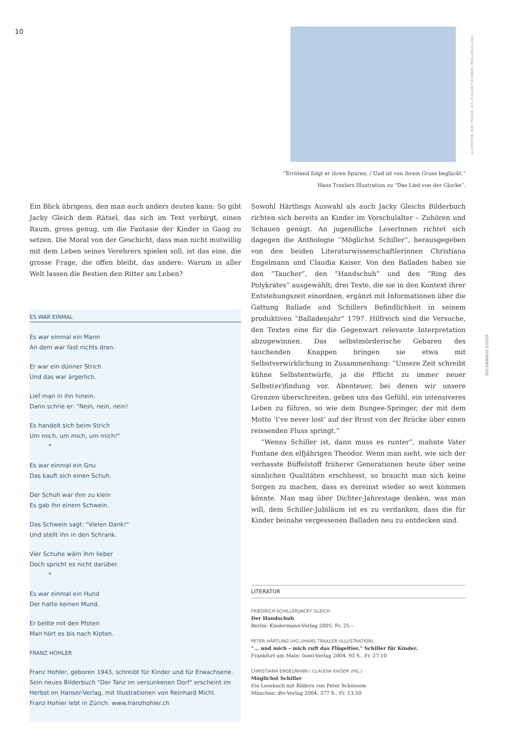10
ILLUSTRATION: HANS TRAXLER. AUS: SCHILLER FÜR KINDER. INSEL-VERLAG 2004.
“Errötend folgt er ihren Spuren, / Und ist von ihrem Gruss beglückt.”
Hans Traxlers Illustration zu “Das Lied von der Glocke”.
Ein Blick übrigens, den man auch anders deuten kann: So gibt Jacky Gleich dem Rätsel, das sich im Text verbirgt, einen Raum, gross genug, um die Fantasie der Kinder in Gang zu setzen. Die Moral von der Geschicht, dass man nicht mutwillig mit dem Leben seines Verehrers spielen soll, ist das eine, die grosse Frage, die offen bleibt, das andere: Warum in aller Welt lassen die Bestien den Ritter am Leben?
ES WAR EINMAL
Es war einmal ein Mann
An dem war fast nichts dran.
Er war ein dünner Strich
Und das war ärgerlich.
Lief man in ihn hinein.
Dann schrie er: "Nein, nein, nein!
Es handelt sich beim Strich
Um mich, um mich, um mich!"
*
Es war einmal ein Gnu
Das kauft sich einen Schuh.
Der Schuh war ihm zu klein
Es gab ihn einem Schwein.
Das Schwein sagt: "Vielen Dank!"
Und stellt ihn in den Schrank.
Vier Schuhe wärn ihm lieber
Doch spricht es nicht darüber.
*
Es war einmal ein Hund
Der hatte keinen Mund.
Er bellte mit den Pfoten
Man hört es bis nach Kloten.
FRANZ HOHLER
Franz Hohler, geboren 1943, schreibt für Kinder und für Erwachsene. Sein neues Bilderbuch "Der Tanz im versunkenen Dorf" erscheint im Herbst im Hanser-Verlag, mit Illustrationen von Reinhard Michl.
Franz Hohler lebt in Zürich. www.franzhohler.ch
Sowohl Härtlings Auswahl als auch Jacky Gleichs Bilderbuch richten sich bereits an Kinder im Vorschulalter – Zuhören und Schauen genügt. An jugendliche LeserInnen richtet sich dagegen die Anthologie “Möglichst Schiller”, herausgegeben von den beiden Literaturwissenschaftlerinnen Christiana Engelmann und Claudia Kaiser. Von den Balladen haben sie den “Taucher”, den “Handschuh” und den “Ring des Polykrates” ausgewählt; drei Texte, die sie in den Kontext ihrer Entstehungszeit einordnen, ergänzt mit Informationen über die Gattung Ballade und Schillers Befindlichkeit in seinem produktiven “Balladenjahr” 1797. Hilfreich sind die Versuche, den Texten eine für die Gegenwart relevante Interpretation abzugewinnen. Das selbstmörderische Gebaren des tauchenden Knappen bringen sie etwa mit Selbstverwirklichung in Zusammenhang: “Unsere Zeit schreibt kühne Selbstentwürfe, ja die Pflicht zu immer neuer Selbst(er)findung vor. Abenteuer, bei denen wir unsere Grenzen überschreiten, geben uns das Gefühl, ein intensiveres Leben zu führen, so wie dem Bungee-Springer, der mit dem Motto ‘I’ve never lost’ auf der Brust von der Brücke über einen reissenden Fluss springt.”
“Wenns Schiller ist, dann muss es runter”, mahnte Vater Fontane den elfjährigen Theodor. Wenn man sieht, wie sich der verhasste Büffelstoff früherer Generationen heute über seine sinnlichen Qualitäten erschliesst, so braucht man sich keine Sorgen zu machen, dass es dereinst wieder so weit kommen könnte. Man mag über Dichter-Jahrestage denken, was man will, dem Schiller-Jubiläum ist es zu verdanken, dass die für Kinder beinahe vergessenen Balladen neu zu entdecken sind.
LITERATUR
FRIEDRICH SCHILLER/JACKY GLEICH
Der Handschuh
Berlin: Kindermann-Verlag 2005. Fr. 25.–
PETER HÄRTLING (HG.)/HANS TRAXLER (ILLUSTRATION)
“... und mich – mich ruft das Flügeltier.” Schiller für Kinder.
Frankfurt am Main: Insel-Verlag 2004. 93 S., Fr. 27.10
CHRISTIANA ENGELMANN / CLAUDIA KAISER (HG.)
Möglichst Schiller
Ein Lesebuch mit Bildern von Peter Schössow.
München: dtv-Verlag 2004. 377 S., Fr. 13.50
BUCH&MAUS 2/2005